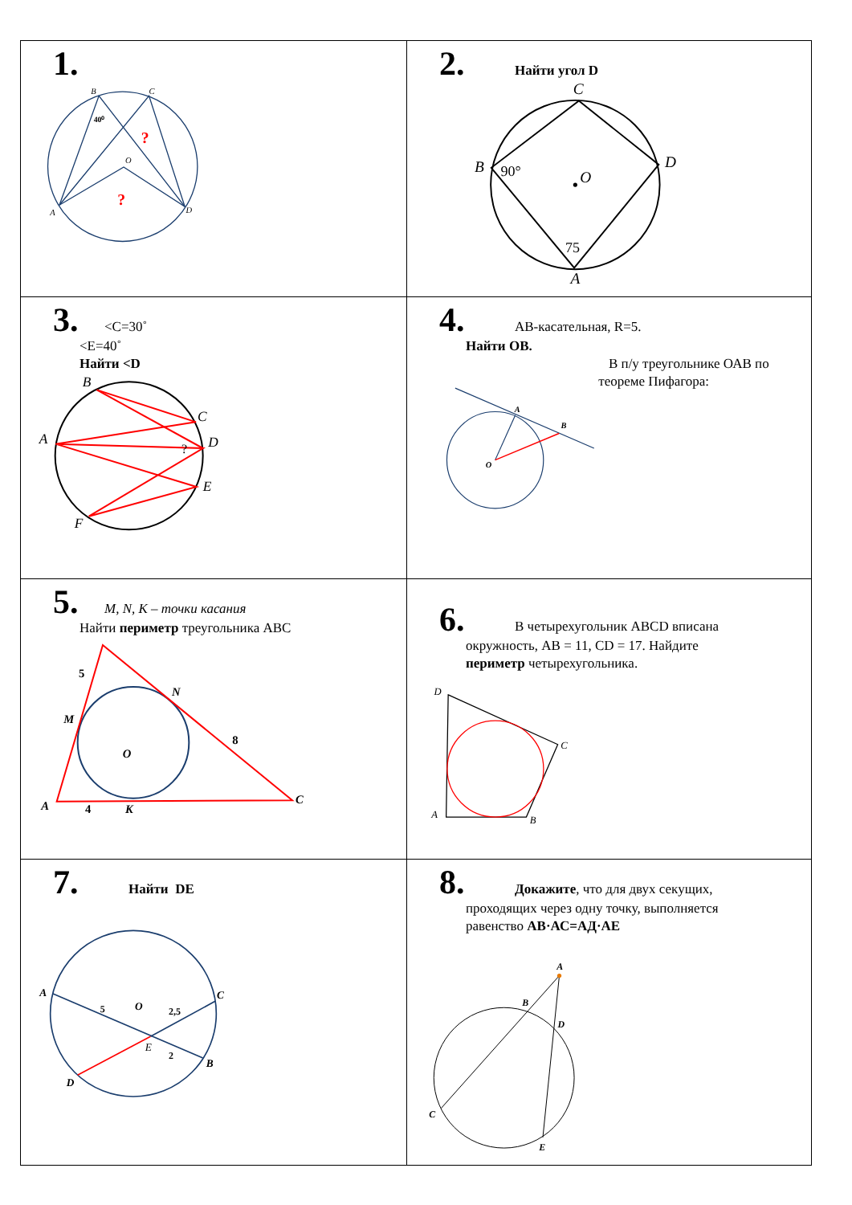| 1. B C 40⁰ O ? ? A D | 2. Найти угол D C B 90° O D 75 A |
| 3. <C=30˚ <E=40˚ Найти <D B C A D ? E F | 4. АВ-касательная, R=5. Найти ОВ. A B O В п/у треугольнике ОАВ по теореме Пифагора: |
| 5. M, N, K – точки касания Найти периметр треугольника АВС 5 N M 8 O A 4 K C | 6. В четырехугольник ABCD вписана окружность, AB = 11, CD = 17. Найдите периметр четырехугольника. D C A B |
| 7. Найти DE A 5 O 2,5 C E 2 B D | 8. Докажите , что для двух секущих, проходящих через одну точку, выполняется равенство АВ·АС=АД·АЕ A B D C E |